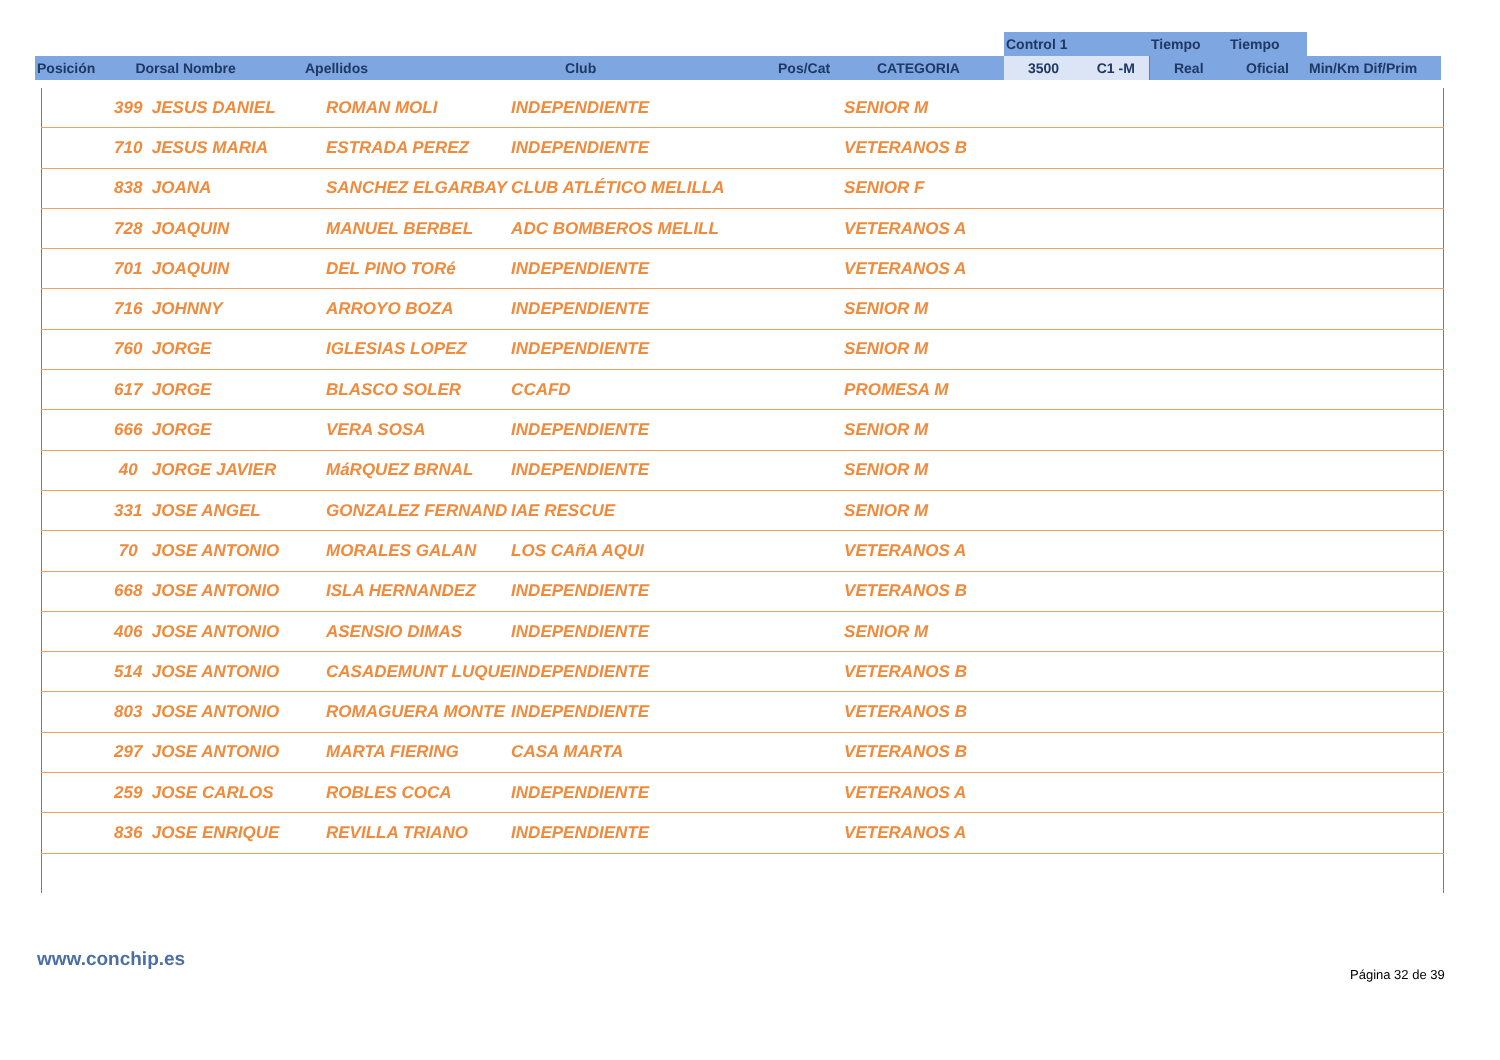| | | | | | | Control 1 | | Tiempo | Tiempo | |
| Posición | Dorsal Nombre | Apellidos | Club | Pos/Cat | CATEGORIA | 3500 | C1 -M | Real | Oficial | Min/Km Dif/Prim |
| | 399 JESUS DANIEL | ROMAN MOLI | INDEPENDIENTE | SENIOR M |
| | 710 JESUS MARIA | ESTRADA PEREZ | INDEPENDIENTE | VETERANOS B |
| | 838 JOANA | SANCHEZ ELGARBAY | CLUB ATLÉTICO MELILLA | SENIOR F |
| | 728 JOAQUIN | MANUEL BERBEL | ADC BOMBEROS MELILL | VETERANOS A |
| | 701 JOAQUIN | DEL PINO TORé | INDEPENDIENTE | VETERANOS A |
| | 716 JOHNNY | ARROYO BOZA | INDEPENDIENTE | SENIOR M |
| | 760 JORGE | IGLESIAS LOPEZ | INDEPENDIENTE | SENIOR M |
| | 617 JORGE | BLASCO SOLER | CCAFD | PROMESA M |
| | 666 JORGE | VERA SOSA | INDEPENDIENTE | SENIOR M |
| | 40 JORGE JAVIER | MáRQUEZ BRNAL | INDEPENDIENTE | SENIOR M |
| | 331 JOSE ANGEL | GONZALEZ FERNAND | IAE RESCUE | SENIOR M |
| | 70 JOSE ANTONIO | MORALES GALAN | LOS CAñA AQUI | VETERANOS A |
| | 668 JOSE ANTONIO | ISLA HERNANDEZ | INDEPENDIENTE | VETERANOS B |
| | 406 JOSE ANTONIO | ASENSIO DIMAS | INDEPENDIENTE | SENIOR M |
| | 514 JOSE ANTONIO | CASADEMUNT LUQUE | INDEPENDIENTE | VETERANOS B |
| | 803 JOSE ANTONIO | ROMAGUERA MONTE | INDEPENDIENTE | VETERANOS B |
| | 297 JOSE ANTONIO | MARTA FIERING | CASA MARTA | VETERANOS B |
| | 259 JOSE CARLOS | ROBLES COCA | INDEPENDIENTE | VETERANOS A |
| | 836 JOSE ENRIQUE | REVILLA TRIANO | INDEPENDIENTE | VETERANOS A |
www.conchip.es
Página 32 de 39